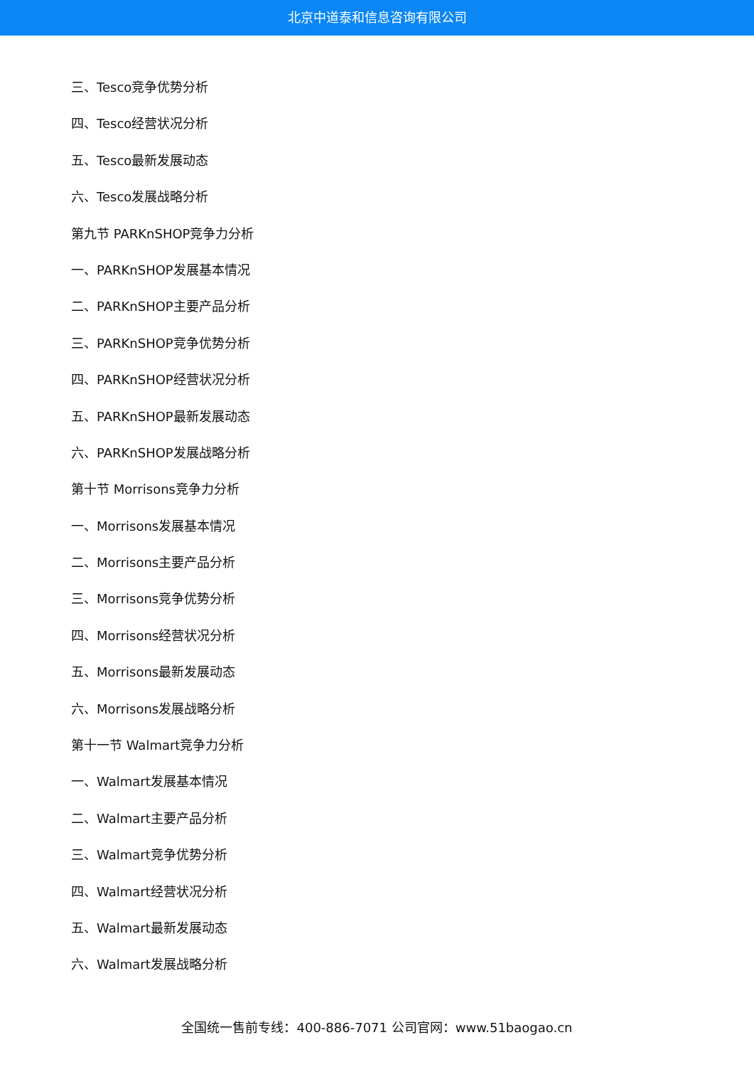北京中道泰和信息咨询有限公司
三、Tesco竞争优势分析
四、Tesco经营状况分析
五、Tesco最新发展动态
六、Tesco发展战略分析
第九节 PARKnSHOP竞争力分析
一、PARKnSHOP发展基本情况
二、PARKnSHOP主要产品分析
三、PARKnSHOP竞争优势分析
四、PARKnSHOP经营状况分析
五、PARKnSHOP最新发展动态
六、PARKnSHOP发展战略分析
第十节 Morrisons竞争力分析
一、Morrisons发展基本情况
二、Morrisons主要产品分析
三、Morrisons竞争优势分析
四、Morrisons经营状况分析
五、Morrisons最新发展动态
六、Morrisons发展战略分析
第十一节 Walmart竞争力分析
一、Walmart发展基本情况
二、Walmart主要产品分析
三、Walmart竞争优势分析
四、Walmart经营状况分析
五、Walmart最新发展动态
六、Walmart发展战略分析
全国统一售前专线：400-886-7071 公司官网：www.51baogao.cn